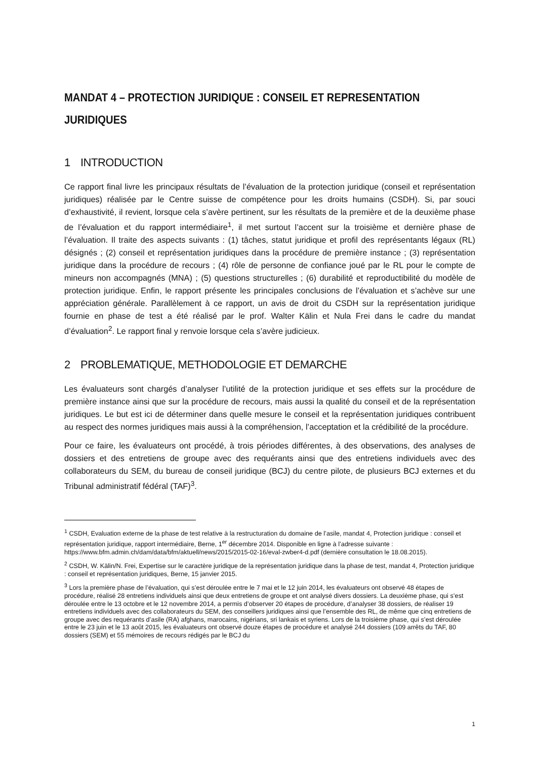MANDAT 4 – PROTECTION JURIDIQUE : CONSEIL ET REPRESENTATION JURIDIQUES
1 INTRODUCTION
Ce rapport final livre les principaux résultats de l’évaluation de la protection juridique (conseil et représentation juridiques) réalisée par le Centre suisse de compétence pour les droits humains (CSDH). Si, par souci d’exhaustivité, il revient, lorsque cela s’avère pertinent, sur les résultats de la première et de la deuxième phase de l’évaluation et du rapport intermédiaire<sup>1</sup>, il met surtout l’accent sur la troisième et dernière phase de l’évaluation. Il traite des aspects suivants : (1) tâches, statut juridique et profil des représentants légaux (RL) désignés ; (2) conseil et représentation juridiques dans la procédure de première instance ; (3) représentation juridique dans la procédure de recours ; (4) rôle de personne de confiance joué par le RL pour le compte de mineurs non accompagnés (MNA) ; (5) questions structurelles ; (6) durabilité et reproductibilité du modèle de protection juridique. Enfin, le rapport présente les principales conclusions de l’évaluation et s’achève sur une appréciation générale. Parallèlement à ce rapport, un avis de droit du CSDH sur la représentation juridique fournie en phase de test a été réalisé par le prof. Walter Kälin et Nula Frei dans le cadre du mandat d’évaluation<sup>2</sup>. Le rapport final y renvoie lorsque cela s’avère judicieux.
2 PROBLEMATIQUE, METHODOLOGIE ET DEMARCHE
Les évaluateurs sont chargés d’analyser l’utilité de la protection juridique et ses effets sur la procédure de première instance ainsi que sur la procédure de recours, mais aussi la qualité du conseil et de la représentation juridiques. Le but est ici de déterminer dans quelle mesure le conseil et la représentation juridiques contribuent au respect des normes juridiques mais aussi à la compréhension, l’acceptation et la crédibilité de la procédure.
Pour ce faire, les évaluateurs ont procédé, à trois périodes différentes, à des observations, des analyses de dossiers et des entretiens de groupe avec des requérants ainsi que des entretiens individuels avec des collaborateurs du SEM, du bureau de conseil juridique (BCJ) du centre pilote, de plusieurs BCJ externes et du Tribunal administratif fédéral (TAF)<sup>3</sup>.
<sup>1</sup> CSDH, Evaluation externe de la phase de test relative à la restructuration du domaine de l’asile, mandat 4, Protection juridique : conseil et représentation juridique, rapport intermédiaire, Berne, 1<sup>er</sup> décembre 2014. Disponible en ligne à l’adresse suivante : https://www.bfm.admin.ch/dam/data/bfm/aktuell/news/2015/2015-02-16/eval-zwber4-d.pdf (dernière consultation le 18.08.2015).
<sup>2</sup> CSDH, W. Kälin/N. Frei, Expertise sur le caractère juridique de la représentation juridique dans la phase de test, mandat 4, Protection juridique : conseil et représentation juridiques, Berne, 15 janvier 2015.
<sup>3</sup> Lors la première phase de l’évaluation, qui s’est déroulée entre le 7 mai et le 12 juin 2014, les évaluateurs ont observé 48 étapes de procédure, réalisé 28 entretiens individuels ainsi que deux entretiens de groupe et ont analysé divers dossiers. La deuxième phase, qui s’est déroulée entre le 13 octobre et le 12 novembre 2014, a permis d’observer 20 étapes de procédure, d’analyser 38 dossiers, de réaliser 19 entretiens individuels avec des collaborateurs du SEM, des conseillers juridiques ainsi que l’ensemble des RL, de même que cinq entretiens de groupe avec des requérants d’asile (RA) afghans, marocains, nigérians, sri lankais et syriens. Lors de la troisième phase, qui s’est déroulée entre le 23 juin et le 13 août 2015, les évaluateurs ont observé douze étapes de procédure et analysé 244 dossiers (109 arrêts du TAF, 80 dossiers (SEM) et 55 mémoires de recours rédigés par le BCJ du
1